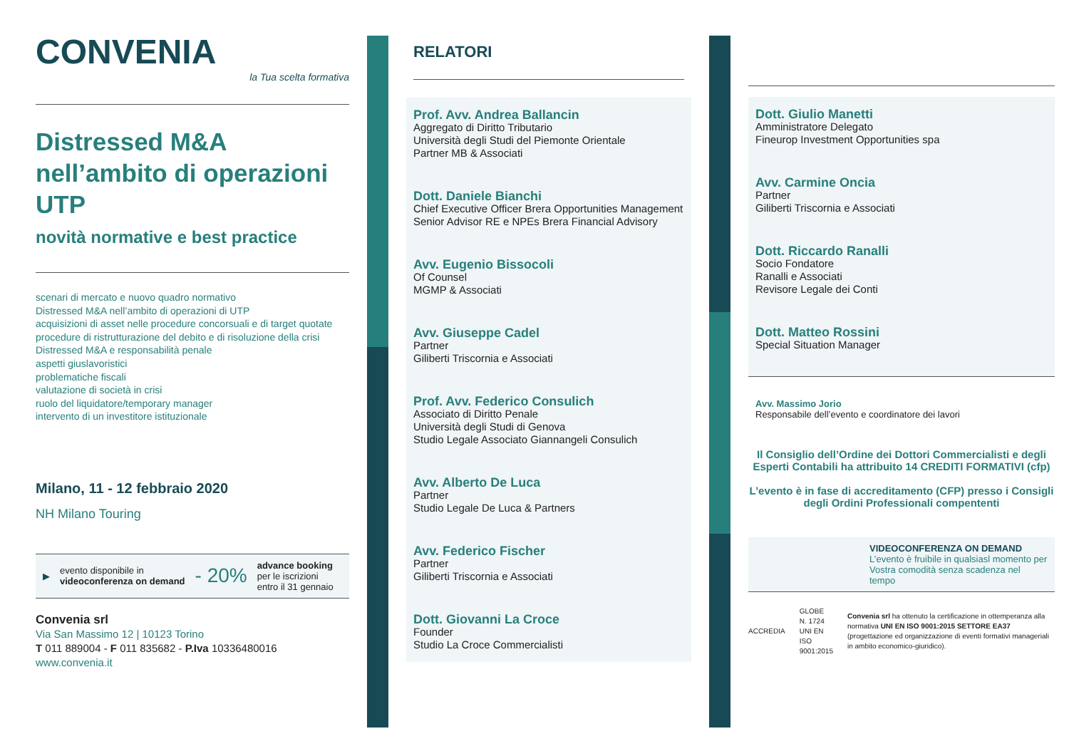CONVENIA
la Tua scelta formativa
Distressed M&A nell’ambito di operazioni UTP
novità normative e best practice
scenari di mercato e nuovo quadro normativo
Distressed M&A nell’ambito di operazioni di UTP
acquisizioni di asset nelle procedure concorsuali e di target quotate
procedure di ristrutturazione del debito e di risoluzione della crisi
Distressed M&A e responsabilità penale
aspetti giuslavoristici
problematiche fiscali
valutazione di società in crisi
ruolo del liquidatore/temporary manager
intervento di un investitore istituzionale
Milano, 11 - 12 febbraio 2020
NH Milano Touring
▶ evento disponibile in
videoconferenza on demand - 20% advance booking
per le iscrizioni
entro il 31 gennaio
Convenia srl
Via San Massimo 12 | 10123 Torino
T 011 889004 - F 011 835682 - P.Iva 10336480016
www.convenia.it
RELATORI
Prof. Avv. Andrea Ballancin
Aggregato di Diritto Tributario
Università degli Studi del Piemonte Orientale
Partner MB & Associati
Dott. Daniele Bianchi
Chief Executive Officer Brera Opportunities Management
Senior Advisor RE e NPEs Brera Financial Advisory
Avv. Eugenio Bissocoli
Of Counsel
MGMP & Associati
Avv. Giuseppe Cadel
Partner
Giliberti Triscornia e Associati
Prof. Avv. Federico Consulich
Associato di Diritto Penale
Università degli Studi di Genova
Studio Legale Associato Giannangeli Consulich
Avv. Alberto De Luca
Partner
Studio Legale De Luca & Partners
Avv. Federico Fischer
Partner
Giliberti Triscornia e Associati
Dott. Giovanni La Croce
Founder
Studio La Croce Commercialisti
Dott. Giulio Manetti
Amministratore Delegato
Fineurop Investment Opportunities spa
Avv. Carmine Oncia
Partner
Giliberti Triscornia e Associati
Dott. Riccardo Ranalli
Socio Fondatore
Ranalli e Associati
Revisore Legale dei Conti
Dott. Matteo Rossini
Special Situation Manager
Avv. Massimo Jorio
Responsabile dell’evento e coordinatore dei lavori
Il Consiglio dell’Ordine dei Dottori Commercialisti e degli Esperti Contabili ha attribuito 14 CREDITI FORMATIVI (cfp)
L’evento è in fase di accreditamento (CFP) presso i Consigli degli Ordini Professionali compententi
VIDEOCONFERENZA ON DEMAND
L’evento è fruibile in qualsiasl momento per Vostra comodità senza scadenza nel tempo
ACCREDIA GLOBE
N. 1724
UNI EN ISO 9001:2015 Convenia srl ha ottenuto la certificazione in ottemperanza alla normativa UNI EN ISO 9001:2015 SETTORE EA37 (progettazione ed organizzazione di eventi formativi manageriali in ambito economico-giuridico).